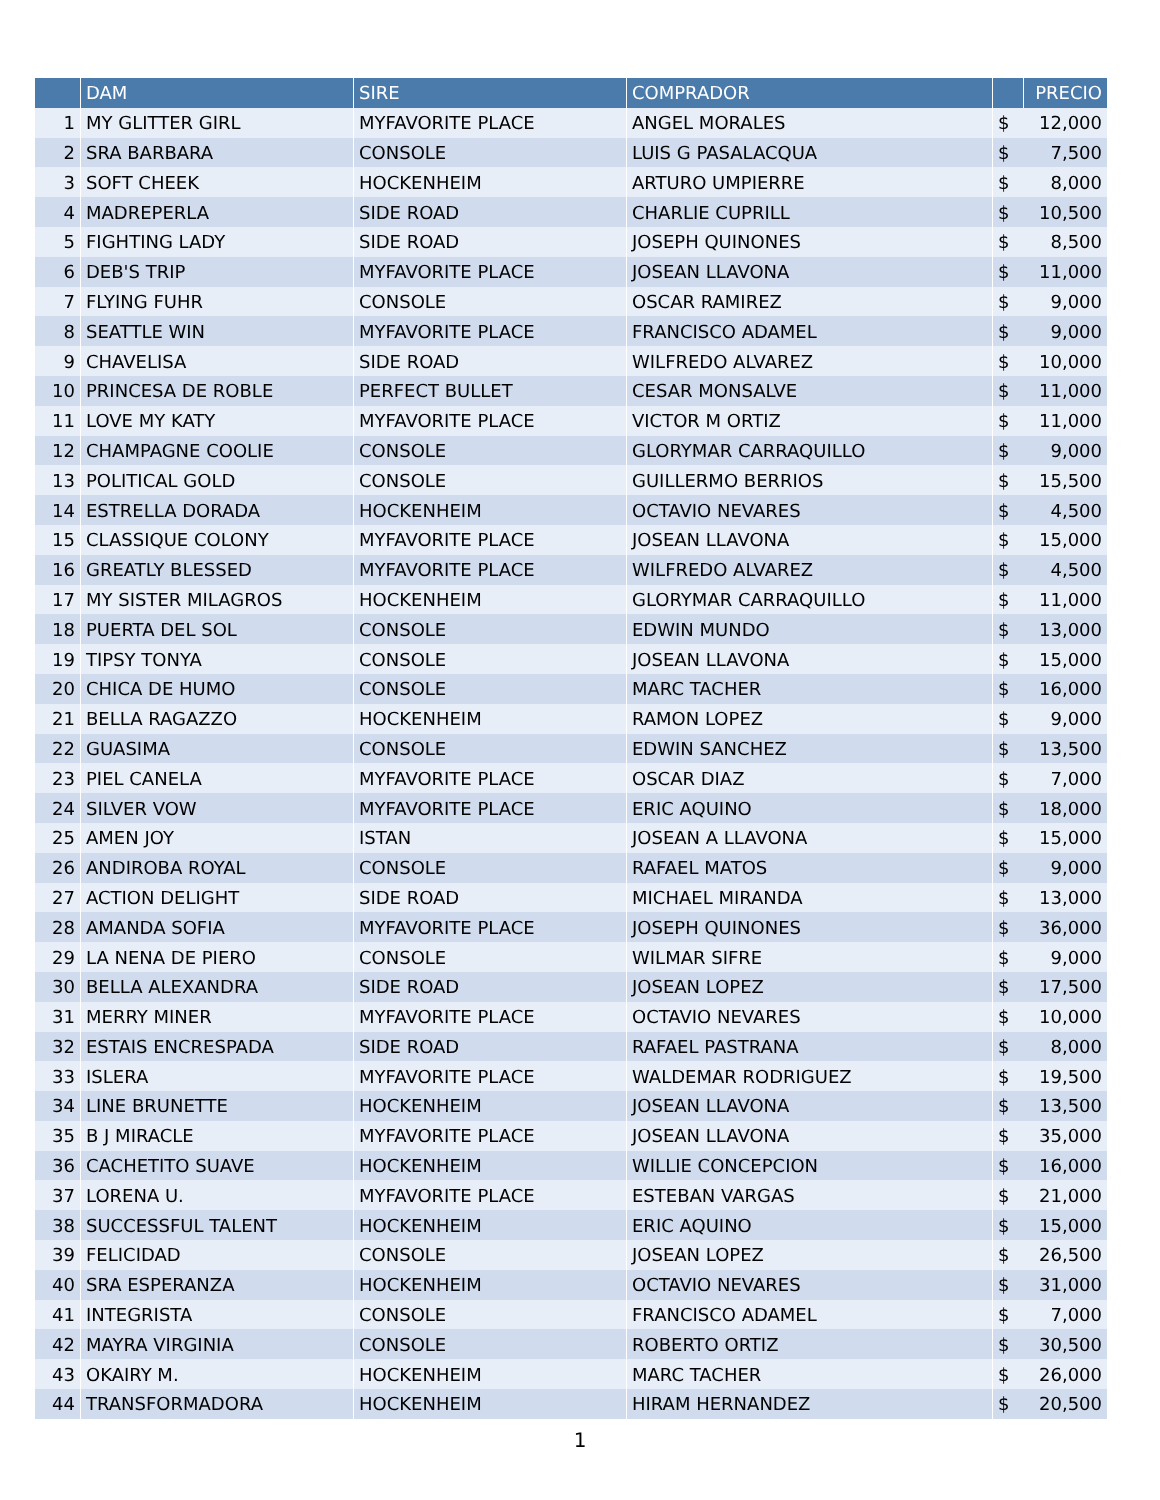| | DAM | SIRE | COMPRADOR | | PRECIO |
| --- | --- | --- | --- | --- | --- |
| 1 | MY GLITTER GIRL | MYFAVORITE PLACE | ANGEL MORALES | $ | 12,000 |
| 2 | SRA BARBARA | CONSOLE | LUIS G PASALACQUA | $ | 7,500 |
| 3 | SOFT CHEEK | HOCKENHEIM | ARTURO UMPIERRE | $ | 8,000 |
| 4 | MADREPERLA | SIDE ROAD | CHARLIE CUPRILL | $ | 10,500 |
| 5 | FIGHTING LADY | SIDE ROAD | JOSEPH QUINONES | $ | 8,500 |
| 6 | DEB'S TRIP | MYFAVORITE PLACE | JOSEAN LLAVONA | $ | 11,000 |
| 7 | FLYING FUHR | CONSOLE | OSCAR RAMIREZ | $ | 9,000 |
| 8 | SEATTLE WIN | MYFAVORITE PLACE | FRANCISCO ADAMEL | $ | 9,000 |
| 9 | CHAVELISA | SIDE ROAD | WILFREDO ALVAREZ | $ | 10,000 |
| 10 | PRINCESA DE ROBLE | PERFECT BULLET | CESAR MONSALVE | $ | 11,000 |
| 11 | LOVE MY KATY | MYFAVORITE PLACE | VICTOR M ORTIZ | $ | 11,000 |
| 12 | CHAMPAGNE COOLIE | CONSOLE | GLORYMAR CARRAQUILLO | $ | 9,000 |
| 13 | POLITICAL GOLD | CONSOLE | GUILLERMO BERRIOS | $ | 15,500 |
| 14 | ESTRELLA DORADA | HOCKENHEIM | OCTAVIO NEVARES | $ | 4,500 |
| 15 | CLASSIQUE COLONY | MYFAVORITE PLACE | JOSEAN LLAVONA | $ | 15,000 |
| 16 | GREATLY BLESSED | MYFAVORITE PLACE | WILFREDO ALVAREZ | $ | 4,500 |
| 17 | MY SISTER MILAGROS | HOCKENHEIM | GLORYMAR CARRAQUILLO | $ | 11,000 |
| 18 | PUERTA DEL SOL | CONSOLE | EDWIN MUNDO | $ | 13,000 |
| 19 | TIPSY TONYA | CONSOLE | JOSEAN LLAVONA | $ | 15,000 |
| 20 | CHICA DE HUMO | CONSOLE | MARC TACHER | $ | 16,000 |
| 21 | BELLA RAGAZZO | HOCKENHEIM | RAMON LOPEZ | $ | 9,000 |
| 22 | GUASIMA | CONSOLE | EDWIN SANCHEZ | $ | 13,500 |
| 23 | PIEL CANELA | MYFAVORITE PLACE | OSCAR DIAZ | $ | 7,000 |
| 24 | SILVER VOW | MYFAVORITE PLACE | ERIC AQUINO | $ | 18,000 |
| 25 | AMEN JOY | ISTAN | JOSEAN A LLAVONA | $ | 15,000 |
| 26 | ANDIROBA ROYAL | CONSOLE | RAFAEL MATOS | $ | 9,000 |
| 27 | ACTION DELIGHT | SIDE ROAD | MICHAEL MIRANDA | $ | 13,000 |
| 28 | AMANDA SOFIA | MYFAVORITE PLACE | JOSEPH QUINONES | $ | 36,000 |
| 29 | LA NENA DE PIERO | CONSOLE | WILMAR SIFRE | $ | 9,000 |
| 30 | BELLA ALEXANDRA | SIDE ROAD | JOSEAN LOPEZ | $ | 17,500 |
| 31 | MERRY MINER | MYFAVORITE PLACE | OCTAVIO NEVARES | $ | 10,000 |
| 32 | ESTAIS ENCRESPADA | SIDE ROAD | RAFAEL PASTRANA | $ | 8,000 |
| 33 | ISLERA | MYFAVORITE PLACE | WALDEMAR RODRIGUEZ | $ | 19,500 |
| 34 | LINE BRUNETTE | HOCKENHEIM | JOSEAN LLAVONA | $ | 13,500 |
| 35 | B J MIRACLE | MYFAVORITE PLACE | JOSEAN LLAVONA | $ | 35,000 |
| 36 | CACHETITO SUAVE | HOCKENHEIM | WILLIE CONCEPCION | $ | 16,000 |
| 37 | LORENA U. | MYFAVORITE PLACE | ESTEBAN VARGAS | $ | 21,000 |
| 38 | SUCCESSFUL TALENT | HOCKENHEIM | ERIC AQUINO | $ | 15,000 |
| 39 | FELICIDAD | CONSOLE | JOSEAN LOPEZ | $ | 26,500 |
| 40 | SRA ESPERANZA | HOCKENHEIM | OCTAVIO NEVARES | $ | 31,000 |
| 41 | INTEGRISTA | CONSOLE | FRANCISCO ADAMEL | $ | 7,000 |
| 42 | MAYRA VIRGINIA | CONSOLE | ROBERTO ORTIZ | $ | 30,500 |
| 43 | OKAIRY M. | HOCKENHEIM | MARC TACHER | $ | 26,000 |
| 44 | TRANSFORMADORA | HOCKENHEIM | HIRAM HERNANDEZ | $ | 20,500 |
1